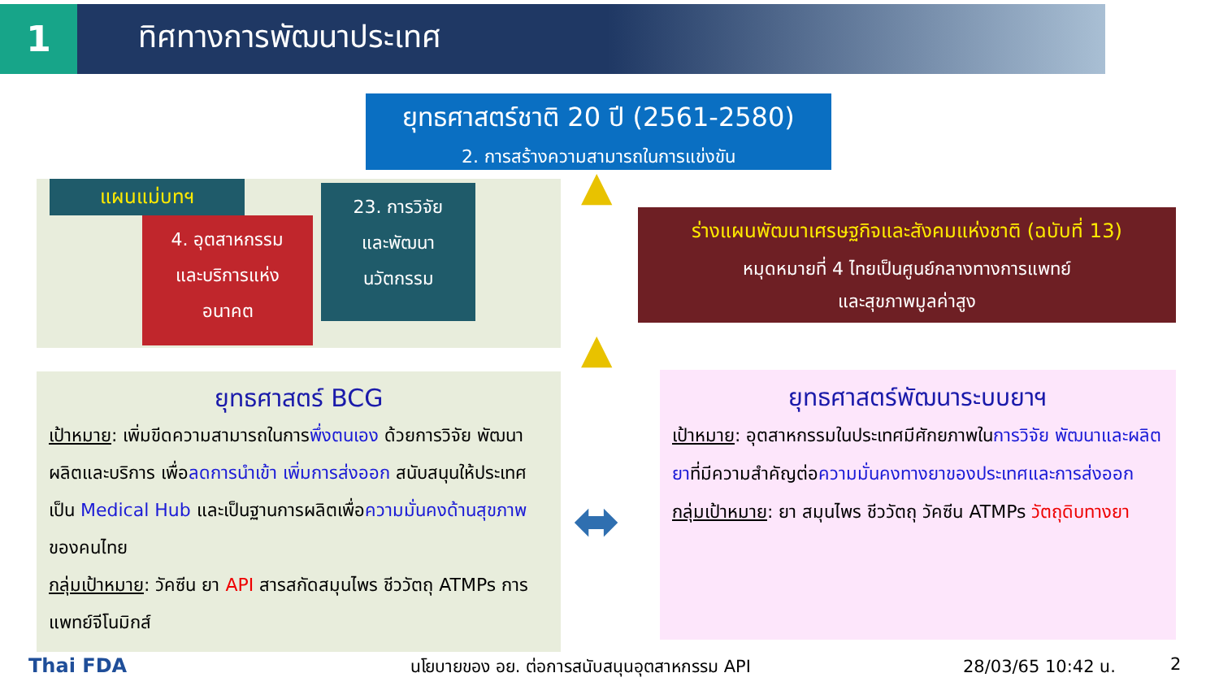1 ทิศทางการพัฒนาประเทศ
ยุทธศาสตร์ชาติ 20 ปี (2561-2580)
2. การสร้างความสามารถในการแข่งขัน
แผนแม่บทฯ
4. อุตสาหกรรม
และบริการแห่ง
อนาคต
23. การวิจัย
และพัฒนา
นวัตกรรม
ร่างแผนพัฒนาเศรษฐกิจและสังคมแห่งชาติ (ฉบับที่ 13)
หมุดหมายที่ 4 ไทยเป็นศูนย์กลางทางการแพทย์
และสุขภาพมูลค่าสูง
ยุทธศาสตร์ BCG
เป้าหมาย: เพิ่มขีดความสามารถในการพึ่งตนเอง ด้วยการวิจัย พัฒนา ผลิตและบริการ เพื่อลดการนำเข้า เพิ่มการส่งออก สนับสนุนให้ประเทศเป็น Medical Hub และเป็นฐานการผลิตเพื่อความมั่นคงด้านสุขภาพของคนไทย
กลุ่มเป้าหมาย: วัคซีน ยา API สารสกัดสมุนไพร ชีววัตถุ ATMPs การแพทย์จีโนมิกส์
ยุทธศาสตร์พัฒนาระบบยาฯ
เป้าหมาย: อุตสาหกรรมในประเทศมีศักยภาพในการวิจัย พัฒนาและผลิตยาที่มีความสำคัญต่อความมั่นคงทางยาของประเทศและการส่งออก
กลุ่มเป้าหมาย: ยา สมุนไพร ชีววัตถุ วัคซีน ATMPs วัตถุดิบทางยา
⬌
▲
▲
Thai FDA
นโยบายของ อย. ต่อการสนับสนุนอุตสาหกรรม API
28/03/65 10:42 น. 2